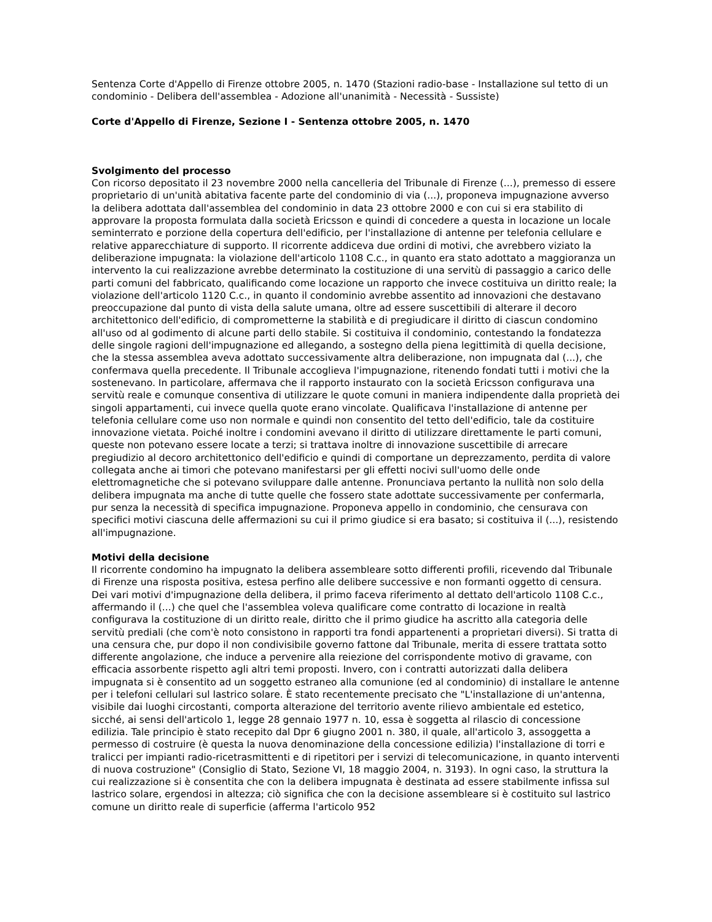Sentenza Corte d'Appello di Firenze ottobre 2005, n. 1470 (Stazioni radio-base - Installazione sul tetto di un condominio - Delibera dell'assemblea - Adozione all'unanimità - Necessità - Sussiste)
Corte d'Appello di Firenze, Sezione I - Sentenza ottobre 2005, n. 1470
Svolgimento del processo
Con ricorso depositato il 23 novembre 2000 nella cancelleria del Tribunale di Firenze (...), premesso di essere proprietario di un'unità abitativa facente parte del condominio di via (...), proponeva impugnazione avverso la delibera adottata dall'assemblea del condominio in data 23 ottobre 2000 e con cui si era stabilito di approvare la proposta formulata dalla società Ericsson e quindi di concedere a questa in locazione un locale seminterrato e porzione della copertura dell'edificio, per l'installazione di antenne per telefonia cellulare e relative apparecchiature di supporto. Il ricorrente addiceva due ordini di motivi, che avrebbero viziato la deliberazione impugnata: la violazione dell'articolo 1108 C.c., in quanto era stato adottato a maggioranza un intervento la cui realizzazione avrebbe determinato la costituzione di una servitù di passaggio a carico delle parti comuni del fabbricato, qualificando come locazione un rapporto che invece costituiva un diritto reale; la violazione dell'articolo 1120 C.c., in quanto il condominio avrebbe assentito ad innovazioni che destavano preoccupazione dal punto di vista della salute umana, oltre ad essere suscettibili di alterare il decoro architettonico dell'edificio, di comprometterne la stabilità e di pregiudicare il diritto di ciascun condomino all'uso od al godimento di alcune parti dello stabile. Si costituiva il condominio, contestando la fondatezza delle singole ragioni dell'impugnazione ed allegando, a sostegno della piena legittimità di quella decisione, che la stessa assemblea aveva adottato successivamente altra deliberazione, non impugnata dal (...), che confermava quella precedente. Il Tribunale accoglieva l'impugnazione, ritenendo fondati tutti i motivi che la sostenevano. In particolare, affermava che il rapporto instaurato con la società Ericsson configurava una servitù reale e comunque consentiva di utilizzare le quote comuni in maniera indipendente dalla proprietà dei singoli appartamenti, cui invece quella quote erano vincolate. Qualificava l'installazione di antenne per telefonia cellulare come uso non normale e quindi non consentito del tetto dell'edificio, tale da costituire innovazione vietata. Poiché inoltre i condomini avevano il diritto di utilizzare direttamente le parti comuni, queste non potevano essere locate a terzi; si trattava inoltre di innovazione suscettibile di arrecare pregiudizio al decoro architettonico dell'edificio e quindi di comportane un deprezzamento, perdita di valore collegata anche ai timori che potevano manifestarsi per gli effetti nocivi sull'uomo delle onde elettromagnetiche che si potevano sviluppare dalle antenne. Pronunciava pertanto la nullità non solo della delibera impugnata ma anche di tutte quelle che fossero state adottate successivamente per confermarla, pur senza la necessità di specifica impugnazione. Proponeva appello in condominio, che censurava con specifici motivi ciascuna delle affermazioni su cui il primo giudice si era basato; si costituiva il (...), resistendo all'impugnazione.
Motivi della decisione
Il ricorrente condomino ha impugnato la delibera assembleare sotto differenti profili, ricevendo dal Tribunale di Firenze una risposta positiva, estesa perfino alle delibere successive e non formanti oggetto di censura. Dei vari motivi d'impugnazione della delibera, il primo faceva riferimento al dettato dell'articolo 1108 C.c., affermando il (...) che quel che l'assemblea voleva qualificare come contratto di locazione in realtà configurava la costituzione di un diritto reale, diritto che il primo giudice ha ascritto alla categoria delle servitù prediali (che com'è noto consistono in rapporti tra fondi appartenenti a proprietari diversi). Si tratta di una censura che, pur dopo il non condivisibile governo fattone dal Tribunale, merita di essere trattata sotto differente angolazione, che induce a pervenire alla reiezione del corrispondente motivo di gravame, con efficacia assorbente rispetto agli altri temi proposti. Invero, con i contratti autorizzati dalla delibera impugnata si è consentito ad un soggetto estraneo alla comunione (ed al condominio) di installare le antenne per i telefoni cellulari sul lastrico solare. È stato recentemente precisato che "L'installazione di un'antenna, visibile dai luoghi circostanti, comporta alterazione del territorio avente rilievo ambientale ed estetico, sicché, ai sensi dell'articolo 1, legge 28 gennaio 1977 n. 10, essa è soggetta al rilascio di concessione edilizia. Tale principio è stato recepito dal Dpr 6 giugno 2001 n. 380, il quale, all'articolo 3, assoggetta a permesso di costruire (è questa la nuova denominazione della concessione edilizia) l'installazione di torri e tralicci per impianti radio-ricetrasmittenti e di ripetitori per i servizi di telecomunicazione, in quanto interventi di nuova costruzione" (Consiglio di Stato, Sezione VI, 18 maggio 2004, n. 3193). In ogni caso, la struttura la cui realizzazione si è consentita che con la delibera impugnata è destinata ad essere stabilmente infissa sul lastrico solare, ergendosi in altezza; ciò significa che con la decisione assembleare si è costituito sul lastrico comune un diritto reale di superficie (afferma l'articolo 952